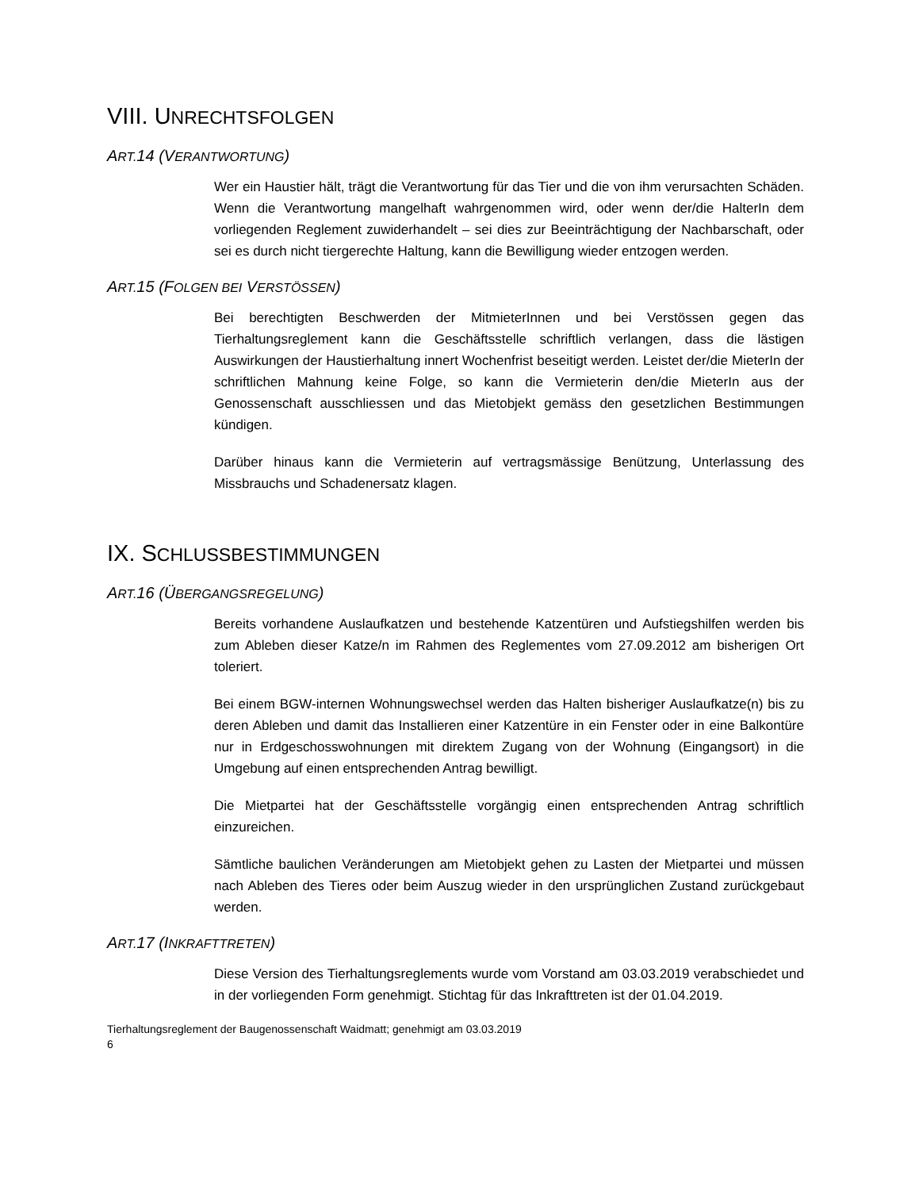VIII. UNRECHTSFOLGEN
ART. 14 (VERANTWORTUNG)
Wer ein Haustier hält, trägt die Verantwortung für das Tier und die von ihm verursachten Schäden. Wenn die Verantwortung mangelhaft wahrgenommen wird, oder wenn der/die HalterIn dem vorliegenden Reglement zuwiderhandelt – sei dies zur Beeinträchtigung der Nachbarschaft, oder sei es durch nicht tiergerechte Haltung, kann die Bewilligung wieder entzogen werden.
ART. 15 (FOLGEN BEI VERSTÖSSEN)
Bei berechtigten Beschwerden der MitmieterInnen und bei Verstössen gegen das Tierhaltungsreglement kann die Geschäftsstelle schriftlich verlangen, dass die lästigen Auswirkungen der Haustierhaltung innert Wochenfrist beseitigt werden. Leistet der/die MieterIn der schriftlichen Mahnung keine Folge, so kann die Vermieterin den/die MieterIn aus der Genossenschaft ausschliessen und das Mietobjekt gemäss den gesetzlichen Bestimmungen kündigen.
Darüber hinaus kann die Vermieterin auf vertragsmässige Benützung, Unterlassung des Missbrauchs und Schadenersatz klagen.
IX. SCHLUSSBESTIMMUNGEN
ART. 16 (ÜBERGANGSREGELUNG)
Bereits vorhandene Auslaufkatzen und bestehende Katzentüren und Aufstiegshilfen werden bis zum Ableben dieser Katze/n im Rahmen des Reglementes vom 27.09.2012 am bisherigen Ort toleriert.
Bei einem BGW-internen Wohnungswechsel werden das Halten bisheriger Auslaufkatze(n) bis zu deren Ableben und damit das Installieren einer Katzentüre in ein Fenster oder in eine Balkontüre nur in Erdgeschosswohnungen mit direktem Zugang von der Wohnung (Eingangsort) in die Umgebung auf einen entsprechenden Antrag bewilligt.
Die Mietpartei hat der Geschäftsstelle vorgängig einen entsprechenden Antrag schriftlich einzureichen.
Sämtliche baulichen Veränderungen am Mietobjekt gehen zu Lasten der Mietpartei und müssen nach Ableben des Tieres oder beim Auszug wieder in den ursprünglichen Zustand zurückgebaut werden.
ART. 17 (INKRAFTTRETEN)
Diese Version des Tierhaltungsreglements wurde vom Vorstand am 03.03.2019 verabschiedet und in der vorliegenden Form genehmigt. Stichtag für das Inkrafttreten ist der 01.04.2019.
Tierhaltungsreglement der Baugenossenschaft Waidmatt; genehmigt am 03.03.2019
6